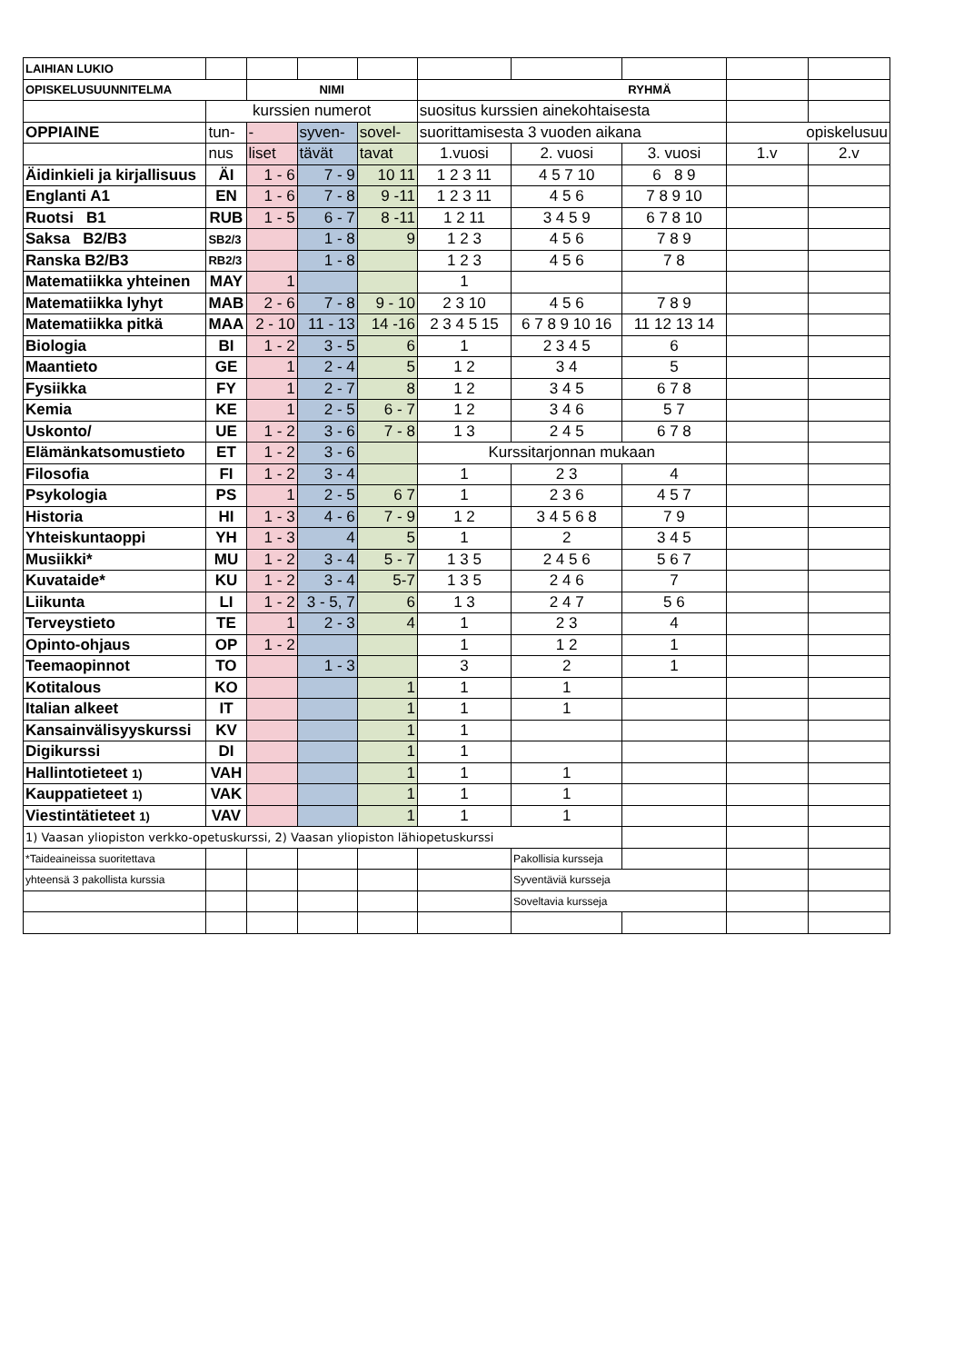| LAIHIAN LUKIO | | | | | | | | | |
| OPISKELUSUUNNITELMA | | NIMI | | | RYHMÄ | | | | |
| | kurssien numerot | | | | suositus kurssien ainekohtaisesta | | | | |
| OPPIAINE | tun- | - | syven- | sovel- | suorittamisesta 3 vuoden aikana | | | opiskelusuu | |
| | nus | liset | tävät | tavat | 1.vuosi | 2. vuosi | 3. vuosi | 1.v | 2.v |
| Äidinkieli ja kirjallisuus | ÄI | 1 - 6 | 7 - 9 | 10 11 | 1 2 3 11 | 4 5 7 10 | 6 8 9 | | |
| Englanti A1 | EN | 1 - 6 | 7 - 8 | 9 -11 | 1 2 3 11 | 4 5 6 | 7 8 9 10 | | |
| Ruotsi B1 | RUB | 1 - 5 | 6 - 7 | 8 -11 | 1 2 11 | 3 4 5 9 | 6 7 8 10 | | |
| Saksa B2/B3 | SB2/3 | | 1 - 8 | 9 | 1 2 3 | 4 5 6 | 7 8 9 | | |
| Ranska B2/B3 | RB2/3 | | 1 - 8 | | 1 2 3 | 4 5 6 | 7 8 | | |
| Matematiikka yhteinen | MAY | 1 | | | 1 | | | | |
| Matematiikka lyhyt | MAB | 2 - 6 | 7 - 8 | 9 - 10 | 2 3 10 | 4 5 6 | 7 8 9 | | |
| Matematiikka pitkä | MAA | 2 - 10 | 11 - 13 | 14 -16 | 2 3 4 5 15 | 6 7 8 9 10 16 | 11 12 13 14 | | |
| Biologia | BI | 1 - 2 | 3 - 5 | 6 | 1 | 2 3 4 5 | 6 | | |
| Maantieto | GE | 1 | 2 - 4 | 5 | 1 2 | 3 4 | 5 | | |
| Fysiikka | FY | 1 | 2 - 7 | 8 | 1 2 | 3 4 5 | 6 7 8 | | |
| Kemia | KE | 1 | 2 - 5 | 6 - 7 | 1 2 | 3 4 6 | 5 7 | | |
| Uskonto/ | UE | 1 - 2 | 3 - 6 | 7 - 8 | 1 3 | 2 4 5 | 6 7 8 | | |
| Elämänkatsomustieto | ET | 1 - 2 | 3 - 6 | | Kurssitarjonnan mukaan | | | | |
| Filosofia | FI | 1 - 2 | 3 - 4 | | 1 | 2 3 | 4 | | |
| Psykologia | PS | 1 | 2 - 5 | 6 7 | 1 | 2 3 6 | 4 5 7 | | |
| Historia | HI | 1 - 3 | 4 - 6 | 7 - 9 | 1 2 | 3 4 5 6 8 | 7 9 | | |
| Yhteiskuntaoppi | YH | 1 - 3 | 4 | 5 | 1 | 2 | 3 4 5 | | |
| Musiikki* | MU | 1 - 2 | 3 - 4 | 5 - 7 | 1 3 5 | 2 4 5 6 | 5 6 7 | | |
| Kuvataide* | KU | 1 - 2 | 3 - 4 | 5-7 | 1 3 5 | 2 4 6 | 7 | | |
| Liikunta | LI | 1 - 2 | 3 - 5, 7 | 6 | 1 3 | 2 4 7 | 5 6 | | |
| Terveystieto | TE | 1 | 2 - 3 | 4 | 1 | 2 3 | 4 | | |
| Opinto-ohjaus | OP | 1 - 2 | | | 1 | 1 2 | 1 | | |
| Teemaopinnot | TO | | 1 - 3 | | 3 | 2 | 1 | | |
| Kotitalous | KO | | | 1 | 1 | 1 | | | |
| Italian alkeet | IT | | | 1 | 1 | 1 | | | |
| Kansainvälisyyskurssi | KV | | | 1 | 1 | | | | |
| Digikurssi | DI | | | 1 | 1 | | | | |
| Hallintotieteet 1) | VAH | | | 1 | 1 | 1 | | | |
| Kauppatieteet 1) | VAK | | | 1 | 1 | 1 | | | |
| Viestintätieteet 1) | VAV | | | 1 | 1 | 1 | | | |
| 1) Vaasan yliopiston verkko-opetuskurssi, 2) Vaasan yliopiston lähiopetuskurssi | | | | | | | | | |
| *Taideaineissa suoritettava | | | | | | Pakollisia kursseja | | | |
| yhteensä 3 pakollista kurssia | | | | | | Syventäviä kursseja | | | |
| | | | | | | Soveltavia kursseja | | | |